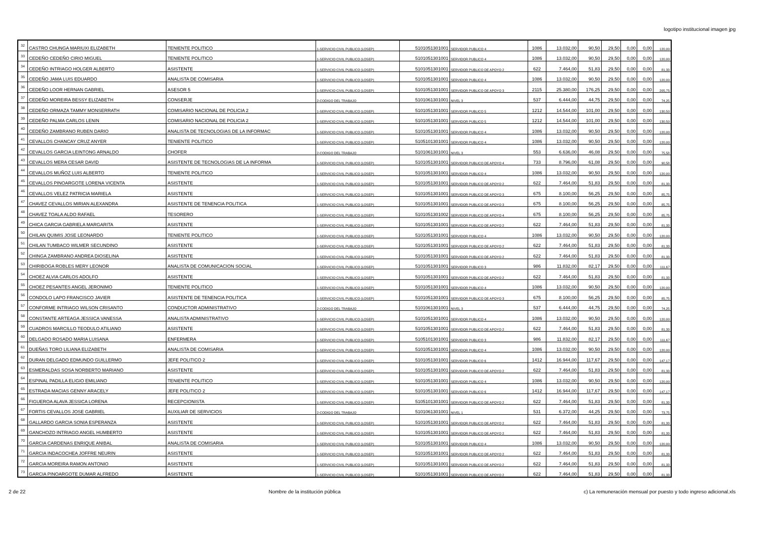logotipo institucional imagen jpg
| 32 | CASTRO CHUNGA MARIUXI ELIZABETH | TENIENTE POLITICO | 1-SERVICIO CIVIL PUBLICO (LOSEP) | 5101051301001 | SERVIDOR PUBLICO 4 | 1086 | 13.032,00 | 90,50 | 29,50 | 0,00 | 0,00 | 120,00 |
| 33 | CEDEÑO CEDEÑO CIRIO MIGUEL | TENIENTE POLITICO | 1-SERVICIO CIVIL PUBLICO (LOSEP) | 5101051301001 | SERVIDOR PUBLICO 4 | 1086 | 13.032,00 | 90,50 | 29,50 | 0,00 | 0,00 | 120,00 |
| 34 | CEDEÑO INTRIAGO HOLGER ALBERTO | ASISTENTE | 1-SERVICIO CIVIL PUBLICO (LOSEP) | 5101051301001 | SERVIDOR PUBLICO DE APOYO 2 | 622 | 7.464,00 | 51,83 | 29,50 | 0,00 | 0,00 | 81,33 |
| 35 | CEDEÑO JAMA LUIS EDUARDO | ANALISTA DE COMISARIA | 1-SERVICIO CIVIL PUBLICO (LOSEP) | 5101051301001 | SERVIDOR PUBLICO 4 | 1086 | 13.032,00 | 90,50 | 29,50 | 0,00 | 0,00 | 120,00 |
| 36 | CEDEÑO LOOR HERNAN GABRIEL | ASESOR 5 | 1-SERVICIO CIVIL PUBLICO (LOSEP) | 5101051301001 | SERVIDOR PUBLICO DE APOYO 3 | 2115 | 25.380,00 | 176,25 | 29,50 | 0,00 | 0,00 | 205,75 |
| 37 | CEDEÑO MOREIRA BESSY ELIZABETH | CONSERJE | 2-CODIGO DEL TRABAJO | 5101061301001 | NIVEL 3 | 537 | 6.444,00 | 44,75 | 29,50 | 0,00 | 0,00 | 74,25 |
| 38 | CEDEÑO ORMAZA TAMMY MONSERRATH | COMISARIO NACIONAL DE POLICIA 2 | 1-SERVICIO CIVIL PUBLICO (LOSEP) | 5101051301001 | SERVIDOR PUBLICO 5 | 1212 | 14.544,00 | 101,00 | 29,50 | 0,00 | 0,00 | 130,50 |
| 39 | CEDEÑO PALMA CARLOS LENIN | COMISARIO NACIONAL DE POLICIA 2 | 1-SERVICIO CIVIL PUBLICO (LOSEP) | 5101051301001 | SERVIDOR PUBLICO 5 | 1212 | 14.544,00 | 101,00 | 29,50 | 0,00 | 0,00 | 130,50 |
| 40 | CEDEÑO ZAMBRANO RUBEN DARIO | ANALISTA DE TECNOLOGIAS DE LA INFORMAC | 1-SERVICIO CIVIL PUBLICO (LOSEP) | 5101051301001 | SERVIDOR PUBLICO 4 | 1086 | 13.032,00 | 90,50 | 29,50 | 0,00 | 0,00 | 120,00 |
| 41 | CEVALLOS CHANCAY CRUZ ANYER | TENIENTE POLITICO | 1-SERVICIO CIVIL PUBLICO (LOSEP) | 5105101301001 | SERVIDOR PUBLICO 4 | 1086 | 13.032,00 | 90,50 | 29,50 | 0,00 | 0,00 | 120,00 |
| 42 | CEVALLOS GARCIA LEINTONG ARNALDO | CHOFER | 2-CODIGO DEL TRABAJO | 5101061301001 | NIVEL 3 | 553 | 6.636,00 | 46,08 | 29,50 | 0,00 | 0,00 | 75,58 |
| 43 | CEVALLOS MERA CESAR DAVID | ASISTENTE DE TECNOLOGIAS DE LA INFORMA | 1-SERVICIO CIVIL PUBLICO (LOSEP) | 5101051301001 | SERVIDOR PUBLICO DE APOYO 4 | 733 | 8.796,00 | 61,08 | 29,50 | 0,00 | 0,00 | 90,58 |
| 44 | CEVALLOS MUÑOZ LUIS ALBERTO | TENIENTE POLITICO | 1-SERVICIO CIVIL PUBLICO (LOSEP) | 5101051301001 | SERVIDOR PUBLICO 4 | 1086 | 13.032,00 | 90,50 | 29,50 | 0,00 | 0,00 | 120,00 |
| 45 | CEVALLOS PINOARGOTE LORENA VICENTA | ASISTENTE | 1-SERVICIO CIVIL PUBLICO (LOSEP) | 5101051301001 | SERVIDOR PUBLICO DE APOYO 2 | 622 | 7.464,00 | 51,83 | 29,50 | 0,00 | 0,00 | 81,33 |
| 46 | CEVALLOS VELEZ PATRICIA MARIELA | ASISTENTE | 1-SERVICIO CIVIL PUBLICO (LOSEP) | 5101051301001 | SERVIDOR PUBLICO DE APOYO 3 | 675 | 8.100,00 | 56,25 | 29,50 | 0,00 | 0,00 | 85,75 |
| 47 | CHAVEZ CEVALLOS MIRIAN ALEXANDRA | ASISTENTE DE TENENCIA POLITICA | 1-SERVICIO CIVIL PUBLICO (LOSEP) | 5101051301001 | SERVIDOR PUBLICO DE APOYO 3 | 675 | 8.100,00 | 56,25 | 29,50 | 0,00 | 0,00 | 85,75 |
| 48 | CHAVEZ TOALA ALDO RAFAEL | TESORERO | 1-SERVICIO CIVIL PUBLICO (LOSEP) | 5101051301002 | SERVIDOR PUBLICO DE APOYO 4 | 675 | 8.100,00 | 56,25 | 29,50 | 0,00 | 0,00 | 85,75 |
| 49 | CHICA GARCIA GABRIELA MARGARITA | ASISTENTE | 1-SERVICIO CIVIL PUBLICO (LOSEP) | 5101051301001 | SERVIDOR PUBLICO DE APOYO 2 | 622 | 7.464,00 | 51,83 | 29,50 | 0,00 | 0,00 | 81,33 |
| 50 | CHILAN QUIMIS JOSE LEONARDO | TENIENTE POLITICO | 1-SERVICIO CIVIL PUBLICO (LOSEP) | 5101051301001 | SERVIDOR PUBLICO 4 | 1086 | 13.032,00 | 90,50 | 29,50 | 0,00 | 0,00 | 120,00 |
| 51 | CHILAN TUMBACO WILMER SECUNDINO | ASISTENTE | 1-SERVICIO CIVIL PUBLICO (LOSEP) | 5101051301001 | SERVIDOR PUBLICO DE APOYO 2 | 622 | 7.464,00 | 51,83 | 29,50 | 0,00 | 0,00 | 81,33 |
| 52 | CHINGA ZAMBRANO ANDREA DIOSELINA | ASISTENTE | 1-SERVICIO CIVIL PUBLICO (LOSEP) | 5101051301001 | SERVIDOR PUBLICO DE APOYO 2 | 622 | 7.464,00 | 51,83 | 29,50 | 0,00 | 0,00 | 81,33 |
| 53 | CHIRIBOGA ROBLES MERY LEONOR | ANALISTA DE COMUNICACION SOCIAL | 1-SERVICIO CIVIL PUBLICO (LOSEP) | 5101051301001 | SERVIDOR PUBLICO 3 | 986 | 11.832,00 | 82,17 | 29,50 | 0,00 | 0,00 | 111,67 |
| 54 | CHOEZ ALVIA CARLOS ADOLFO | ASISTENTE | 1-SERVICIO CIVIL PUBLICO (LOSEP) | 5101051301001 | SERVIDOR PUBLICO DE APOYO 2 | 622 | 7.464,00 | 51,83 | 29,50 | 0,00 | 0,00 | 81,33 |
| 55 | CHOEZ PESANTES ANGEL JERONIMO | TENIENTE POLITICO | 1-SERVICIO CIVIL PUBLICO (LOSEP) | 5101051301001 | SERVIDOR PUBLICO 4 | 1086 | 13.032,00 | 90,50 | 29,50 | 0,00 | 0,00 | 120,00 |
| 56 | CONDOLO LAPO FRANCISCO JAVIER | ASISTENTE DE TENENCIA POLITICA | 1-SERVICIO CIVIL PUBLICO (LOSEP) | 5101051301001 | SERVIDOR PUBLICO DE APOYO 3 | 675 | 8.100,00 | 56,25 | 29,50 | 0,00 | 0,00 | 85,75 |
| 57 | CONFORME INTRIAGO WILSON CRISANTO | CONDUCTOR ADMINISTRATIVO | 2-CODIGO DEL TRABAJO | 5101061301001 | NIVEL 3 | 537 | 6.444,00 | 44,75 | 29,50 | 0,00 | 0,00 | 74,25 |
| 58 | CONSTANTE ARTEAGA JESSICA VANESSA | ANALISTA ADMINISTRATIVO | 1-SERVICIO CIVIL PUBLICO (LOSEP) | 5101051301001 | SERVIDOR PUBLICO 4 | 1086 | 13.032,00 | 90,50 | 29,50 | 0,00 | 0,00 | 120,00 |
| 59 | CUADROS MARCILLO TEODULO ATILIANO | ASISTENTE | 1-SERVICIO CIVIL PUBLICO (LOSEP) | 5101051301001 | SERVIDOR PUBLICO DE APOYO 2 | 622 | 7.464,00 | 51,83 | 29,50 | 0,00 | 0,00 | 81,33 |
| 60 | DELGADO ROSADO MARIA LUISANA | ENFERMERA | 1-SERVICIO CIVIL PUBLICO (LOSEP) | 5105101301001 | SERVIDOR PUBLICO 3 | 986 | 11.832,00 | 82,17 | 29,50 | 0,00 | 0,00 | 111,67 |
| 61 | DUEÑAS TORO LILIANA ELIZABETH | ANALISTA DE COMISARIA | 1-SERVICIO CIVIL PUBLICO (LOSEP) | 5101051301001 | SERVIDOR PUBLICO 4 | 1086 | 13.032,00 | 90,50 | 29,50 | 0,00 | 0,00 | 120,00 |
| 62 | DURAN DELGADO EDMUNDO GUILLERMO | JEFE POLITICO 2 | 1-SERVICIO CIVIL PUBLICO (LOSEP) | 5101051301001 | SERVIDOR PUBLICO 6 | 1412 | 16.944,00 | 117,67 | 29,50 | 0,00 | 0,00 | 147,17 |
| 63 | ESMERALDAS SOSA NORBERTO MARIANO | ASISTENTE | 1-SERVICIO CIVIL PUBLICO (LOSEP) | 5101051301001 | SERVIDOR PUBLICO DE APOYO 2 | 622 | 7.464,00 | 51,83 | 29,50 | 0,00 | 0,00 | 81,33 |
| 64 | ESPINAL PADILLA ELIGIO EMILIANO | TENIENTE POLITICO | 1-SERVICIO CIVIL PUBLICO (LOSEP) | 5101051301001 | SERVIDOR PUBLICO 4 | 1086 | 13.032,00 | 90,50 | 29,50 | 0,00 | 0,00 | 120,00 |
| 65 | ESTRADA MACIAS GENNY ARACELY | JEFE POLITICO 2 | 1-SERVICIO CIVIL PUBLICO (LOSEP) | 5101051301001 | SERVIDOR PUBLICO 6 | 1412 | 16.944,00 | 117,67 | 29,50 | 0,00 | 0,00 | 147,17 |
| 66 | FIGUEROA ALAVA JESSICA LORENA | RECEPCIONISTA | 1-SERVICIO CIVIL PUBLICO (LOSEP) | 5105101301001 | SERVIDOR PUBLICO DE APOYO 2 | 622 | 7.464,00 | 51,83 | 29,50 | 0,00 | 0,00 | 81,33 |
| 67 | FORTIS CEVALLOS JOSE GABRIEL | AUXILIAR DE SERVICIOS | 2-CODIGO DEL TRABAJO | 5101061301001 | NIVEL 1 | 531 | 6.372,00 | 44,25 | 29,50 | 0,00 | 0,00 | 73,75 |
| 68 | GALLARDO GARCIA SONIA ESPERANZA | ASISTENTE | 1-SERVICIO CIVIL PUBLICO (LOSEP) | 5101051301001 | SERVIDOR PUBLICO DE APOYO 2 | 622 | 7.464,00 | 51,83 | 29,50 | 0,00 | 0,00 | 81,33 |
| 69 | GANCHOZO INTRIAGO ANGEL HUMBERTO | ASISTENTE | 1-SERVICIO CIVIL PUBLICO (LOSEP) | 5101051301001 | SERVIDOR PUBLICO DE APOYO 2 | 622 | 7.464,00 | 51,83 | 29,50 | 0,00 | 0,00 | 81,33 |
| 70 | GARCIA CARDENAS ENRIQUE ANIBAL | ANALISTA DE COMISARIA | 1-SERVICIO CIVIL PUBLICO (LOSEP) | 5101051301001 | SERVIDOR PUBLICO 4 | 1086 | 13.032,00 | 90,50 | 29,50 | 0,00 | 0,00 | 120,00 |
| 71 | GARCIA INDACOCHEA JOFFRE NEURIN | ASISTENTE | 1-SERVICIO CIVIL PUBLICO (LOSEP) | 5101051301001 | SERVIDOR PUBLICO DE APOYO 2 | 622 | 7.464,00 | 51,83 | 29,50 | 0,00 | 0,00 | 81,33 |
| 72 | GARCIA MOREIRA RAMON ANTONIO | ASISTENTE | 1-SERVICIO CIVIL PUBLICO (LOSEP) | 5101051301001 | SERVIDOR PUBLICO DE APOYO 2 | 622 | 7.464,00 | 51,83 | 29,50 | 0,00 | 0,00 | 81,33 |
| 73 | GARCIA PINOARGOTE DUMAR ALFREDO | ASISTENTE | 1-SERVICIO CIVIL PUBLICO (LOSEP) | 5101051301001 | SERVIDOR PUBLICO DE APOYO 2 | 622 | 7.464,00 | 51,83 | 29,50 | 0,00 | 0,00 | 81,33 |
2 de 22 Nombre de la institución pública c) La remuneración mensual por puesto y todo ingreso adicional.xls